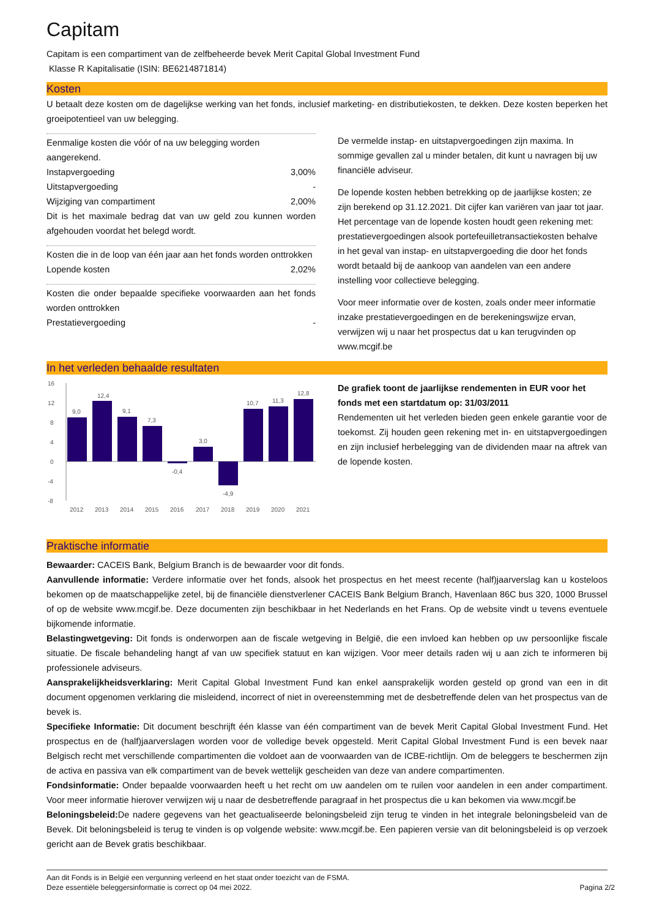Capitam
Capitam is een compartiment van de zelfbeheerde bevek Merit Capital Global Investment Fund
Klasse R Kapitalisatie (ISIN: BE6214871814)
Kosten
U betaalt deze kosten om de dagelijkse werking van het fonds, inclusief marketing- en distributiekosten, te dekken. Deze kosten beperken het groeipotentieel van uw belegging.
Eenmalige kosten die vóór of na uw belegging worden aangerekend.
| Instapvergoeding | 3,00% |
| Uitstapvergoeding | - |
| Wijziging van compartiment | 2,00% |
Dit is het maximale bedrag dat van uw geld zou kunnen worden afgehouden voordat het belegd wordt.
Kosten die in de loop van één jaar aan het fonds worden onttrokken
| Lopende kosten | 2,02% |
Kosten die onder bepaalde specifieke voorwaarden aan het fonds worden onttrokken
| Prestatievergoeding | - |
De vermelde instap- en uitstapvergoedingen zijn maxima. In sommige gevallen zal u minder betalen, dit kunt u navragen bij uw financiële adviseur.
De lopende kosten hebben betrekking op de jaarlijkse kosten; ze zijn berekend op 31.12.2021. Dit cijfer kan variëren van jaar tot jaar. Het percentage van de lopende kosten houdt geen rekening met: prestatievergoedingen alsook portefeuilletransactiekosten behalve in het geval van instap- en uitstapvergoeding die door het fonds wordt betaald bij de aankoop van aandelen van een andere instelling voor collectieve belegging.
Voor meer informatie over de kosten, zoals onder meer informatie inzake prestatievergoedingen en de berekeningswijze ervan, verwijzen wij u naar het prospectus dat u kan terugvinden op www.mcgif.be
In het verleden behaalde resultaten
16
12
8
4
0
-4
-8
9,0
12,4
9,1
7,3
-0,4
3,0
-4,9
10,7
11,3
12,8
2012
2013
2014
2015
2016
2017
2018
2019
2020
2021
De grafiek toont de jaarlijkse rendementen in EUR voor het fonds met een startdatum op: 31/03/2011
Rendementen uit het verleden bieden geen enkele garantie voor de toekomst. Zij houden geen rekening met in- en uitstapvergoedingen en zijn inclusief herbelegging van de dividenden maar na aftrek van de lopende kosten.
Praktische informatie
Bewaarder: CACEIS Bank, Belgium Branch is de bewaarder voor dit fonds.
Aanvullende informatie: Verdere informatie over het fonds, alsook het prospectus en het meest recente (half)jaarverslag kan u kosteloos bekomen op de maatschappelijke zetel, bij de financiële dienstverlener CACEIS Bank Belgium Branch, Havenlaan 86C bus 320, 1000 Brussel of op de website www.mcgif.be. Deze documenten zijn beschikbaar in het Nederlands en het Frans. Op de website vindt u tevens eventuele bijkomende informatie.
Belastingwetgeving: Dit fonds is onderworpen aan de fiscale wetgeving in België, die een invloed kan hebben op uw persoonlijke fiscale situatie. De fiscale behandeling hangt af van uw specifiek statuut en kan wijzigen. Voor meer details raden wij u aan zich te informeren bij professionele adviseurs.
Aansprakelijkheidsverklaring: Merit Capital Global Investment Fund kan enkel aansprakelijk worden gesteld op grond van een in dit document opgenomen verklaring die misleidend, incorrect of niet in overeenstemming met de desbetreffende delen van het prospectus van de bevek is.
Specifieke Informatie: Dit document beschrijft één klasse van één compartiment van de bevek Merit Capital Global Investment Fund. Het prospectus en de (half)jaarverslagen worden voor de volledige bevek opgesteld. Merit Capital Global Investment Fund is een bevek naar Belgisch recht met verschillende compartimenten die voldoet aan de voorwaarden van de ICBE-richtlijn. Om de beleggers te beschermen zijn de activa en passiva van elk compartiment van de bevek wettelijk gescheiden van deze van andere compartimenten.
Fondsinformatie: Onder bepaalde voorwaarden heeft u het recht om uw aandelen om te ruilen voor aandelen in een ander compartiment. Voor meer informatie hierover verwijzen wij u naar de desbetreffende paragraaf in het prospectus die u kan bekomen via www.mcgif.be
Beloningsbeleid: De nadere gegevens van het geactualiseerde beloningsbeleid zijn terug te vinden in het integrale beloningsbeleid van de Bevek. Dit beloningsbeleid is terug te vinden is op volgende website: www.mcgif.be. Een papieren versie van dit beloningsbeleid is op verzoek gericht aan de Bevek gratis beschikbaar.
Aan dit Fonds is in België een vergunning verleend en het staat onder toezicht van de FSMA.
Deze essentiële beleggersinformatie is correct op 04 mei 2022.
Pagina 2/2